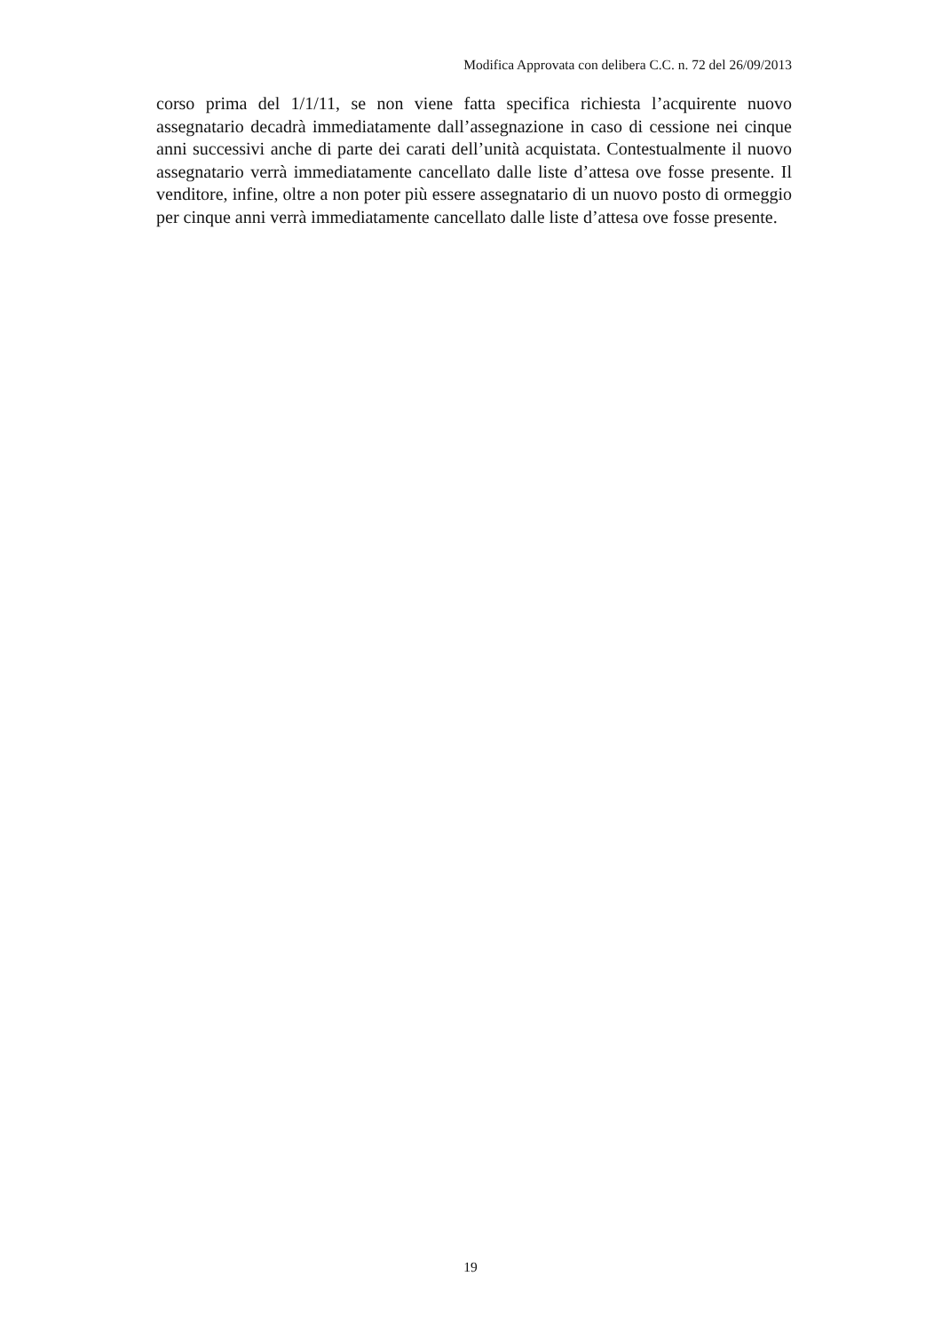Modifica Approvata con delibera C.C. n. 72 del 26/09/2013
corso prima del 1/1/11, se non viene fatta specifica richiesta l’acquirente nuovo assegnatario decadrà immediatamente dall’assegnazione in caso di cessione nei cinque anni successivi anche di parte dei carati dell’unità acquistata. Contestualmente il nuovo assegnatario verrà immediatamente cancellato dalle liste d’attesa ove fosse presente. Il venditore, infine, oltre a non poter più essere assegnatario di un nuovo posto di ormeggio per cinque anni verrà immediatamente cancellato dalle liste d’attesa ove fosse presente.
19